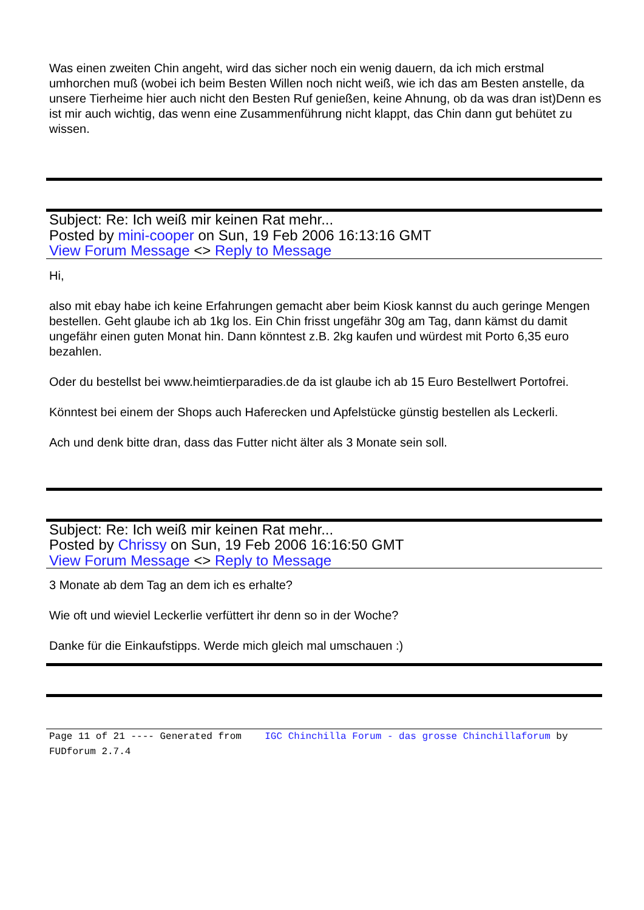Was einen zweiten Chin angeht, wird das sicher noch ein wenig dauern, da ich mich erstmal umhorchen muß (wobei ich beim Besten Willen noch nicht weiß, wie ich das am Besten anstelle, da unsere Tierheime hier auch nicht den Besten Ruf genießen, keine Ahnung, ob da was dran ist)Denn es ist mir auch wichtig, das wenn eine Zusammenführung nicht klappt, das Chin dann gut behütet zu wissen.
Subject: Re: Ich weiß mir keinen Rat mehr...
Posted by mini-cooper on Sun, 19 Feb 2006 16:13:16 GMT
View Forum Message <> Reply to Message
Hi,
also mit ebay habe ich keine Erfahrungen gemacht aber beim Kiosk kannst du auch geringe Mengen bestellen. Geht glaube ich ab 1kg los. Ein Chin frisst ungefähr 30g am Tag, dann kämst du damit ungefähr einen guten Monat hin. Dann könntest z.B. 2kg kaufen und würdest mit Porto 6,35 euro bezahlen.
Oder du bestellst bei www.heimtierparadies.de da ist glaube ich ab 15 Euro Bestellwert Portofrei.
Könntest bei einem der Shops auch Haferecken und Apfelstücke günstig bestellen als Leckerli.
Ach und denk bitte dran, dass das Futter nicht älter als 3 Monate sein soll.
Subject: Re: Ich weiß mir keinen Rat mehr...
Posted by Chrissy on Sun, 19 Feb 2006 16:16:50 GMT
View Forum Message <> Reply to Message
3 Monate ab dem Tag an dem ich es erhalte?
Wie oft und wieviel Leckerlie verfüttert ihr denn so in der Woche?
Danke für die Einkaufstipps. Werde mich gleich mal umschauen :)
Page 11 of 21 ---- Generated from IGC Chinchilla Forum - das grosse Chinchillaforum by FUDforum 2.7.4